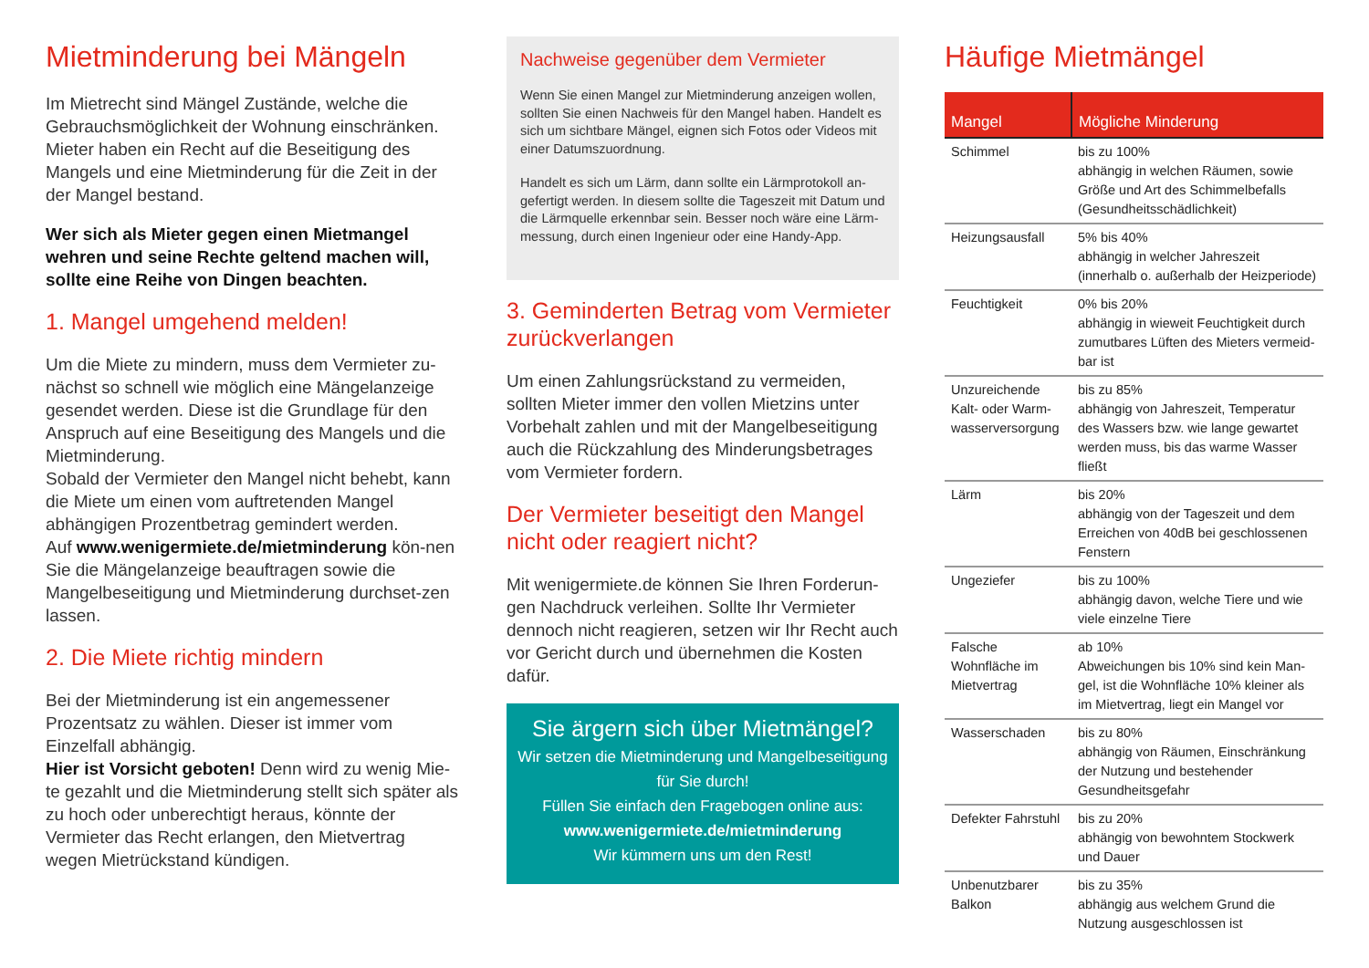Mietminderung bei Mängeln
Im Mietrecht sind Mängel Zustände, welche die Gebrauchsmöglichkeit der Wohnung einschränken. Mieter haben ein Recht auf die Beseitigung des Mangels und eine Mietminderung für die Zeit in der der Mangel bestand.
Wer sich als Mieter gegen einen Mietmangel wehren und seine Rechte geltend machen will, sollte eine Reihe von Dingen beachten.
1. Mangel umgehend melden!
Um die Miete zu mindern, muss dem Vermieter zu-nächst so schnell wie möglich eine Mängelanzeige gesendet werden. Diese ist die Grundlage für den Anspruch auf eine Beseitigung des Mangels und die Mietminderung.
Sobald der Vermieter den Mangel nicht behebt, kann die Miete um einen vom auftretenden Mangel abhängigen Prozentbetrag gemindert werden.
Auf www.wenigermiete.de/mietminderung kön-nen Sie die Mängelanzeige beauftragen sowie die Mangelbeseitigung und Mietminderung durchset-zen lassen.
2. Die Miete richtig mindern
Bei der Mietminderung ist ein angemessener Prozentsatz zu wählen. Dieser ist immer vom Einzelfall abhängig.
Hier ist Vorsicht geboten! Denn wird zu wenig Mie-te gezahlt und die Mietminderung stellt sich später als zu hoch oder unberechtigt heraus, könnte der Vermieter das Recht erlangen, den Mietvertrag wegen Mietrückstand kündigen.
Nachweise gegenüber dem Vermieter
Wenn Sie einen Mangel zur Mietminderung anzeigen wollen, sollten Sie einen Nachweis für den Mangel haben. Handelt es sich um sichtbare Mängel, eignen sich Fotos oder Videos mit einer Datumszuordnung.
Handelt es sich um Lärm, dann sollte ein Lärmprotokoll an-gefertigt werden. In diesem sollte die Tageszeit mit Datum und die Lärmquelle erkennbar sein. Besser noch wäre eine Lärm-messung, durch einen Ingenieur oder eine Handy-App.
3. Geminderten Betrag vom Vermieter zurückverlangen
Um einen Zahlungsrückstand zu vermeiden, sollten Mieter immer den vollen Mietzins unter Vorbehalt zahlen und mit der Mangelbeseitigung auch die Rückzahlung des Minderungsbetrages vom Vermieter fordern.
Der Vermieter beseitigt den Mangel nicht oder reagiert nicht?
Mit wenigermiete.de können Sie Ihren Forderun-gen Nachdruck verleihen. Sollte Ihr Vermieter dennoch nicht reagieren, setzen wir Ihr Recht auch vor Gericht durch und übernehmen die Kosten dafür.
Sie ärgern sich über Mietmängel?
Wir setzen die Mietminderung und Mangelbeseitigung für Sie durch!
Füllen Sie einfach den Fragebogen online aus:
www.wenigermiete.de/mietminderung
Wir kümmern uns um den Rest!
Häufige Mietmängel
| Mangel | Mögliche Minderung |
| --- | --- |
| Schimmel | bis zu 100% abhängig in welchen Räumen, sowie Größe und Art des Schimmelbefalls (Gesundheitsschädlichkeit) |
| Heizungsausfall | 5% bis 40% abhängig in welcher Jahreszeit (innerhalb o. außerhalb der Heizperiode) |
| Feuchtigkeit | 0% bis 20% abhängig in wieweit Feuchtigkeit durch zumutbares Lüften des Mieters vermeid-bar ist |
| Unzureichende Kalt- oder Warm-wasserversorgung | bis zu 85% abhängig von Jahreszeit, Temperatur des Wassers bzw. wie lange gewartet werden muss, bis das warme Wasser fließt |
| Lärm | bis 20% abhängig von der Tageszeit und dem Erreichen von 40dB bei geschlossenen Fenstern |
| Ungeziefer | bis zu 100% abhängig davon, welche Tiere und wie viele einzelne Tiere |
| Falsche Wohnfläche im Mietvertrag | ab 10% Abweichungen bis 10% sind kein Man-gel, ist die Wohnfläche 10% kleiner als im Mietvertrag, liegt ein Mangel vor |
| Wasserschaden | bis zu 80% abhängig von Räumen, Einschränkung der Nutzung und bestehender Gesundheitsgefahr |
| Defekter Fahrstuhl | bis zu 20% abhängig von bewohntem Stockwerk und Dauer |
| Unbenutzbarer Balkon | bis zu 35% abhängig aus welchem Grund die Nutzung ausgeschlossen ist |